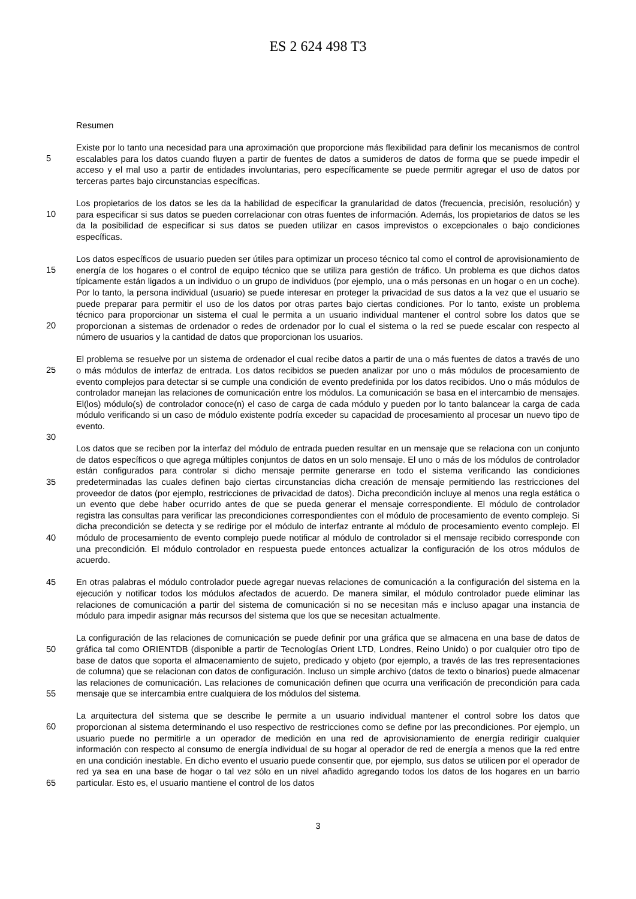ES 2 624 498 T3
Resumen
Existe por lo tanto una necesidad para una aproximación que proporcione más flexibilidad para definir los mecanismos de control escalables para los datos cuando fluyen a partir de fuentes de datos a sumideros de datos de forma que se puede impedir el acceso y el mal uso a partir de entidades involuntarias, pero específicamente se puede permitir agregar el uso de datos por terceras partes bajo circunstancias específicas.
5
Los propietarios de los datos se les da la habilidad de especificar la granularidad de datos (frecuencia, precisión, resolución) y para especificar si sus datos se pueden correlacionar con otras fuentes de información. Además, los propietarios de datos se les da la posibilidad de especificar si sus datos se pueden utilizar en casos imprevistos o excepcionales o bajo condiciones específicas.
10
Los datos específicos de usuario pueden ser útiles para optimizar un proceso técnico tal como el control de aprovisionamiento de energía de los hogares o el control de equipo técnico que se utiliza para gestión de tráfico. Un problema es que dichos datos típicamente están ligados a un individuo o un grupo de individuos (por ejemplo, una o más personas en un hogar o en un coche). Por lo tanto, la persona individual (usuario) se puede interesar en proteger la privacidad de sus datos a la vez que el usuario se puede preparar para permitir el uso de los datos por otras partes bajo ciertas condiciones. Por lo tanto, existe un problema técnico para proporcionar un sistema el cual le permita a un usuario individual mantener el control sobre los datos que se proporcionan a sistemas de ordenador o redes de ordenador por lo cual el sistema o la red se puede escalar con respecto al número de usuarios y la cantidad de datos que proporcionan los usuarios.
15
20
El problema se resuelve por un sistema de ordenador el cual recibe datos a partir de una o más fuentes de datos a través de uno o más módulos de interfaz de entrada. Los datos recibidos se pueden analizar por uno o más módulos de procesamiento de evento complejos para detectar si se cumple una condición de evento predefinida por los datos recibidos. Uno o más módulos de controlador manejan las relaciones de comunicación entre los módulos. La comunicación se basa en el intercambio de mensajes. El(los) módulo(s) de controlador conoce(n) el caso de carga de cada módulo y pueden por lo tanto balancear la carga de cada módulo verificando si un caso de módulo existente podría exceder su capacidad de procesamiento al procesar un nuevo tipo de evento.
25
30
Los datos que se reciben por la interfaz del módulo de entrada pueden resultar en un mensaje que se relaciona con un conjunto de datos específicos o que agrega múltiples conjuntos de datos en un solo mensaje. El uno o más de los módulos de controlador están configurados para controlar si dicho mensaje permite generarse en todo el sistema verificando las condiciones predeterminadas las cuales definen bajo ciertas circunstancias dicha creación de mensaje permitiendo las restricciones del proveedor de datos (por ejemplo, restricciones de privacidad de datos). Dicha precondición incluye al menos una regla estática o un evento que debe haber ocurrido antes de que se pueda generar el mensaje correspondiente. El módulo de controlador registra las consultas para verificar las precondiciones correspondientes con el módulo de procesamiento de evento complejo. Si dicha precondición se detecta y se redirige por el módulo de interfaz entrante al módulo de procesamiento evento complejo. El módulo de procesamiento de evento complejo puede notificar al módulo de controlador si el mensaje recibido corresponde con una precondición. El módulo controlador en respuesta puede entonces actualizar la configuración de los otros módulos de acuerdo.
35
40
En otras palabras el módulo controlador puede agregar nuevas relaciones de comunicación a la configuración del sistema en la ejecución y notificar todos los módulos afectados de acuerdo. De manera similar, el módulo controlador puede eliminar las relaciones de comunicación a partir del sistema de comunicación si no se necesitan más e incluso apagar una instancia de módulo para impedir asignar más recursos del sistema que los que se necesitan actualmente. 45
50
La configuración de las relaciones de comunicación se puede definir por una gráfica que se almacena en una base de datos de gráfica tal como ORIENTDB (disponible a partir de Tecnologías Orient LTD, Londres, Reino Unido) o por cualquier otro tipo de base de datos que soporta el almacenamiento de sujeto, predicado y objeto (por ejemplo, a través de las tres representaciones de columna) que se relacionan con datos de configuración. Incluso un simple archivo (datos de texto o binarios) puede almacenar las relaciones de comunicación. Las relaciones de comunicación definen que ocurra una verificación de precondición para cada mensaje que se intercambia entre cualquiera de los módulos del sistema.
55
La arquitectura del sistema que se describe le permite a un usuario individual mantener el control sobre los datos que proporcionan al sistema determinando el uso respectivo de restricciones como se define por las precondiciones. Por ejemplo, un usuario puede no permitirle a un operador de medición en una red de aprovisionamiento de energía redirigir cualquier información con respecto al consumo de energía individual de su hogar al operador de red de energía a menos que la red entre en una condición inestable. En dicho evento el usuario puede consentir que, por ejemplo, sus datos se utilicen por el operador de red ya sea en una base de hogar o tal vez sólo en un nivel añadido agregando todos los datos de los hogares en un barrio particular. Esto es, el usuario mantiene el control de los datos
60
65
3